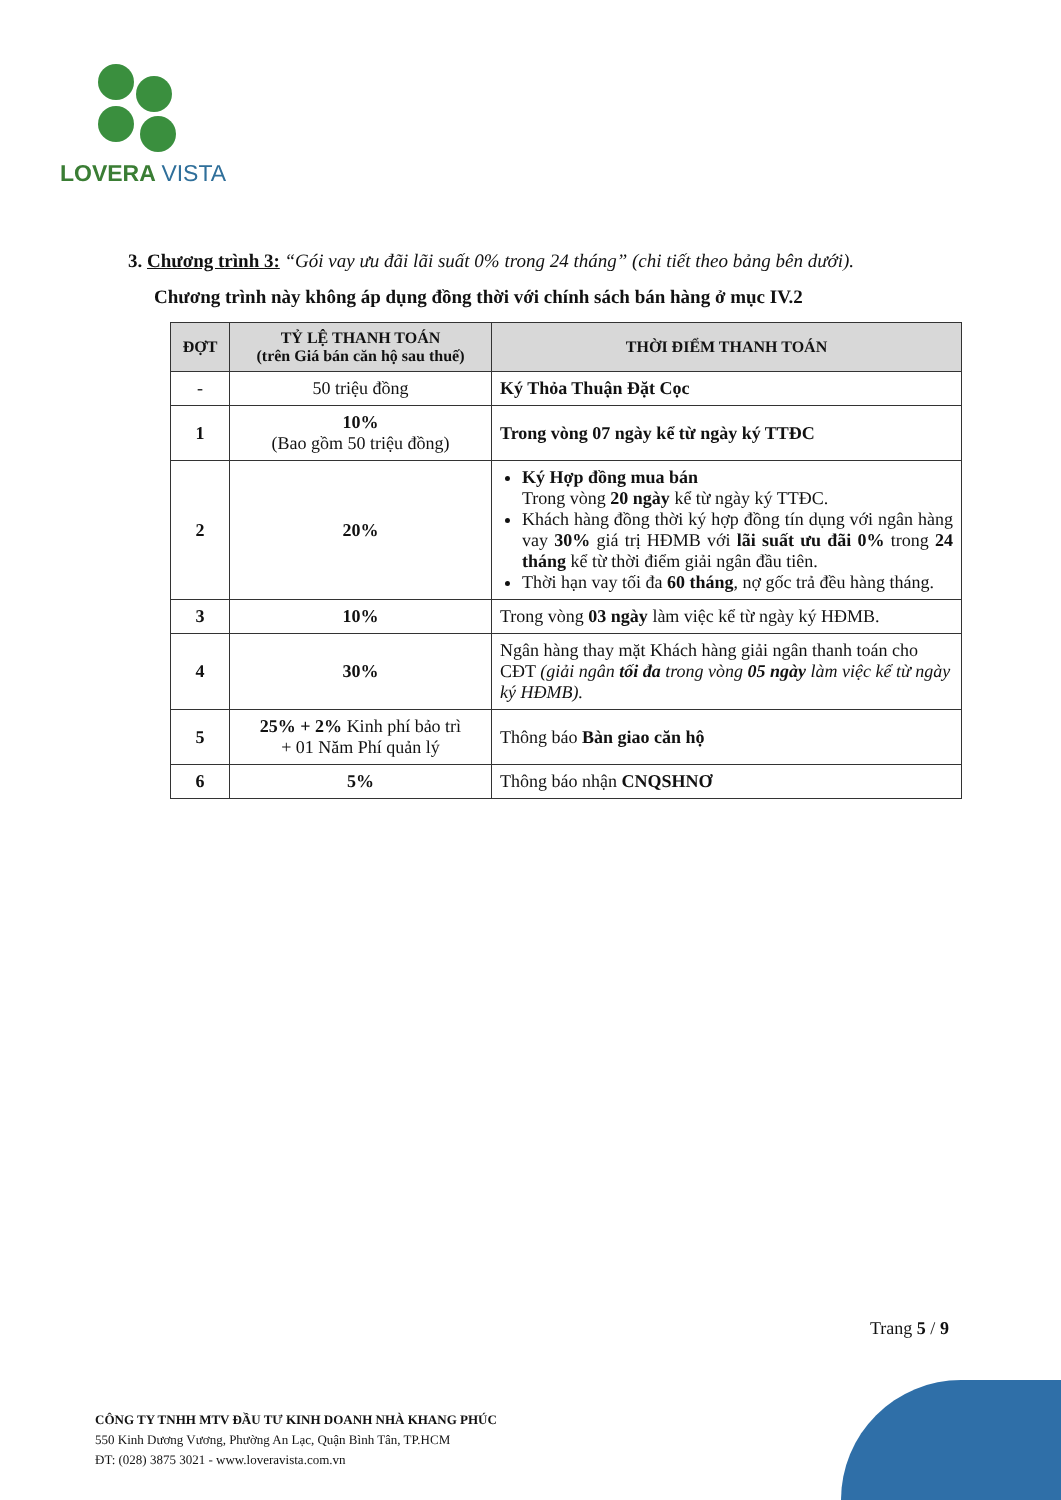LOVERA VISTA
3. Chương trình 3: “Gói vay ưu đãi lãi suất 0% trong 24 tháng” (chi tiết theo bảng bên dưới).
Chương trình này không áp dụng đồng thời với chính sách bán hàng ở mục IV.2
| ĐỢT | TỶ LỆ THANH TOÁN (trên Giá bán căn hộ sau thuế) | THỜI ĐIỂM THANH TOÁN |
| --- | --- | --- |
| - | 50 triệu đồng | Ký Thỏa Thuận Đặt Cọc |
| 1 | 10% (Bao gồm 50 triệu đồng) | Trong vòng 07 ngày kể từ ngày ký TTĐC |
| 2 | 20% | Ký Hợp đồng mua bán Trong vòng 20 ngày kể từ ngày ký TTĐC. Khách hàng đồng thời ký hợp đồng tín dụng với ngân hàng vay 30% giá trị HĐMB với lãi suất ưu đãi 0% trong 24 tháng kể từ thời điểm giải ngân đầu tiên. Thời hạn vay tối đa 60 tháng , nợ gốc trả đều hàng tháng. |
| 3 | 10% | Trong vòng 03 ngày làm việc kể từ ngày ký HĐMB. |
| 4 | 30% | Ngân hàng thay mặt Khách hàng giải ngân thanh toán cho CĐT (giải ngân tối đa trong vòng 05 ngày làm việc kể từ ngày ký HĐMB). |
| 5 | 25% + 2% Kinh phí bảo trì + 01 Năm Phí quản lý | Thông báo Bàn giao căn hộ |
| 6 | 5% | Thông báo nhận CNQSHNƠ |
Trang 5 / 9
CÔNG TY TNHH MTV ĐẦU TƯ KINH DOANH NHÀ KHANG PHÚC
550 Kinh Dương Vương, Phường An Lạc, Quận Bình Tân, TP.HCM
ĐT: (028) 3875 3021 - www.loveravista.com.vn